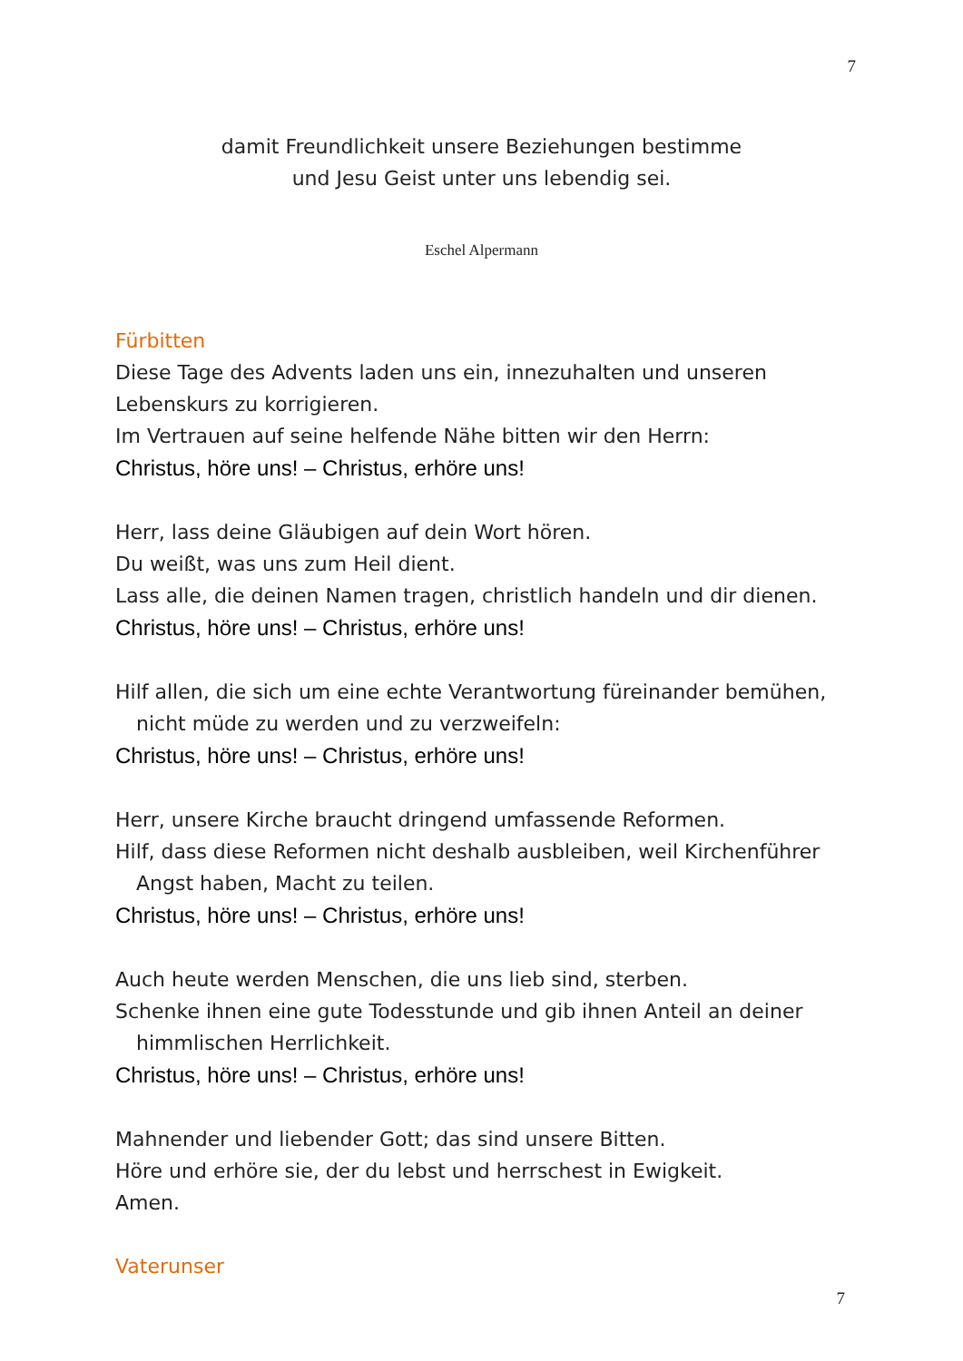7
damit Freundlichkeit unsere Beziehungen bestimme
und Jesu Geist unter uns lebendig sei.
Eschel Alpermann
Fürbitten
Diese Tage des Advents laden uns ein, innezuhalten und unseren Lebenskurs zu korrigieren.
Im Vertrauen auf seine helfende Nähe bitten wir den Herrn:
Christus, höre uns! – Christus, erhöre uns!
Herr, lass deine Gläubigen auf dein Wort hören.
Du weißt, was uns zum Heil dient.
Lass alle, die deinen Namen tragen, christlich handeln und dir dienen.
Christus, höre uns! – Christus, erhöre uns!
Hilf allen, die sich um eine echte Verantwortung füreinander bemühen,
nicht müde zu werden und zu verzweifeln:
Christus, höre uns! – Christus, erhöre uns!
Herr, unsere Kirche braucht dringend umfassende Reformen.
Hilf, dass diese Reformen nicht deshalb ausbleiben, weil Kirchenführer
Angst haben, Macht zu teilen.
Christus, höre uns! – Christus, erhöre uns!
Auch heute werden Menschen, die uns lieb sind, sterben.
Schenke ihnen eine gute Todesstunde und gib ihnen Anteil an deiner
himmlischen Herrlichkeit.
Christus, höre uns! – Christus, erhöre uns!
Mahnender und liebender Gott; das sind unsere Bitten.
Höre und erhöre sie, der du lebst und herrschest in Ewigkeit.
Amen.
Vaterunser
7